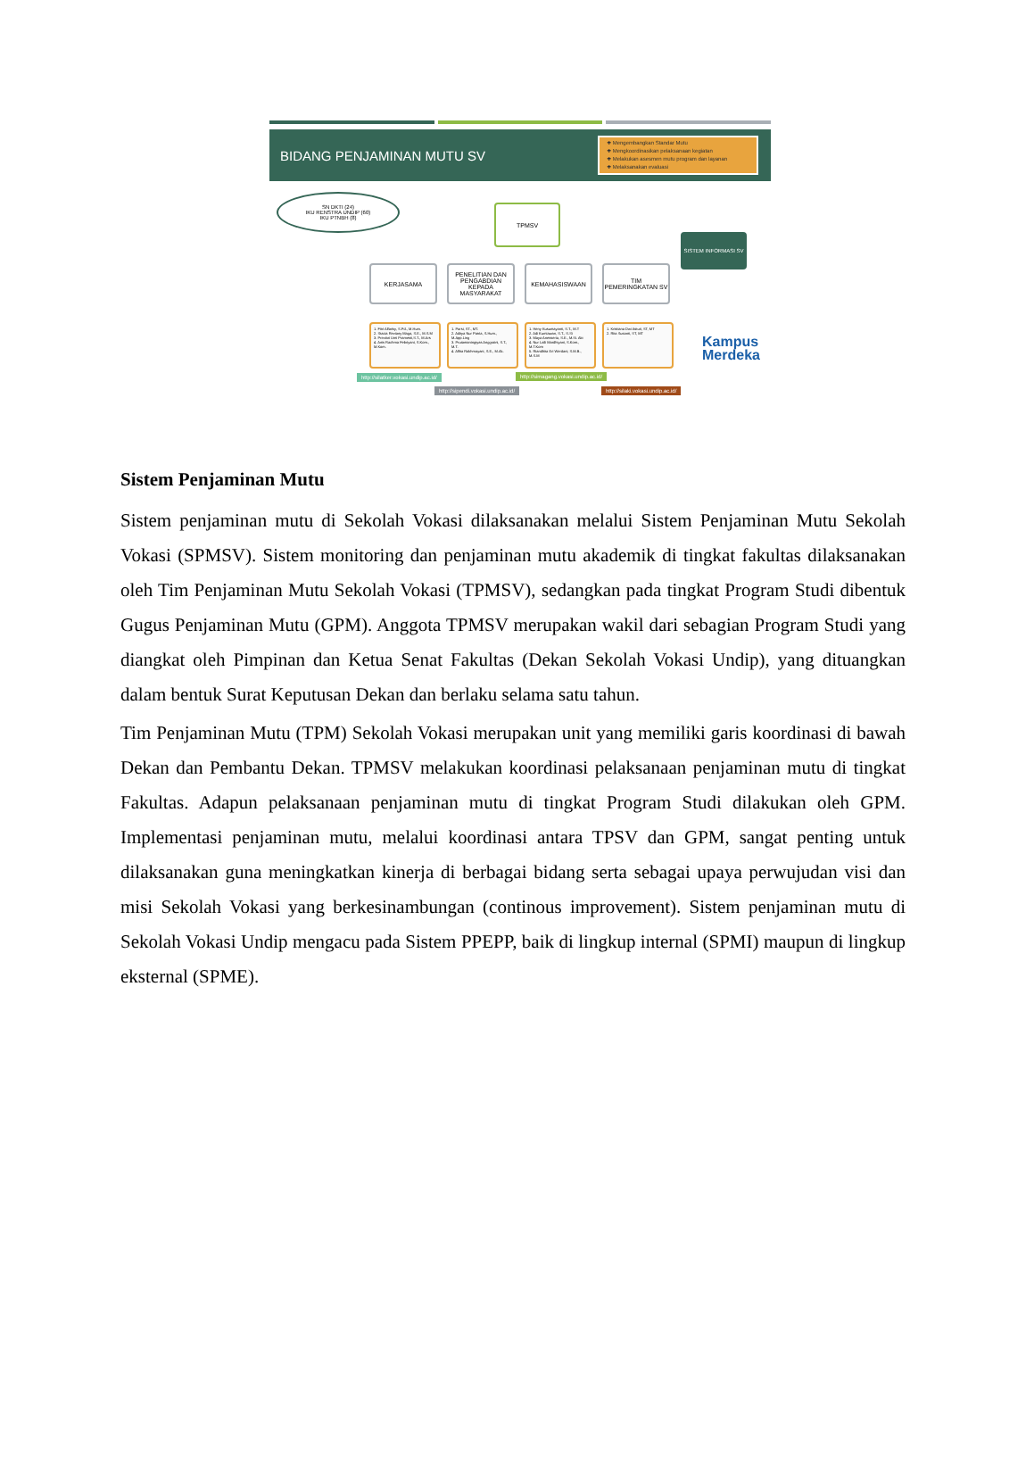BIDANG PENJAMINAN MUTU SV
❖ Mengembangkan Standar Mutu
❖ Mengkoordinasikan pelaksanaan kegiatan
❖ Melakukan asesmen mutu program dan layanan
❖ Melaksanakan evaluasi
SN DKTI (24)
IKU RENSTRA UNDIP (60)
IKU PTNBH (8)
TPMSV
SISTEM INFORMASI SV
KERJASAMA
PENELITIAN DAN PENGABDIAN KEPADA MASYARAKAT
KEMAHASISWAAN
TIM PEMERINGKATAN SV
1. Fitri Alfarisy, S.Pd., M.Hum.
2. Stacia Reviany Maga, S.E., M.S.M
3. Previari Umi Pramesti,S.T., M.Ars
4. Anis Rachma Febriyani, S.Kom., M.Kom.
1. Parsi, ST., MT.
2. Aditya Nur Patria, S.Hum., M.App.Ling
3. Prutamaningtyas Anggraini, S.T., M.T.
4. Alfita Rakhmayani, S.E., M.Ak.
1. Heny Kusumayanti, S.T., M.T
2. Adi Kurniawan, S.T., S.Si
3. Maya Anesseria, S.E., M.Si. Akt
4. Nur Laili Mardhiyani, S.Kom., M.T.Kom
5. Riandhita Eri Werdani, S.M.B., M.S.M
1. Kristiana Dwi Astuti, ST, MT
2. Rita Susanti, ST, MT
http://silatker.vokasi.undip.ac.id/
http://simagang.vokasi.undip.ac.id/
http://sipendi.vokasi.undip.ac.id/
http://silaki.vokasi.undip.ac.id/
Kampus
Merdeka
Sistem Penjaminan Mutu
Sistem penjaminan mutu di Sekolah Vokasi dilaksanakan melalui Sistem Penjaminan Mutu Sekolah Vokasi (SPMSV). Sistem monitoring dan penjaminan mutu akademik di tingkat fakultas dilaksanakan oleh Tim Penjaminan Mutu Sekolah Vokasi (TPMSV), sedangkan pada tingkat Program Studi dibentuk Gugus Penjaminan Mutu (GPM). Anggota TPMSV merupakan wakil dari sebagian Program Studi yang diangkat oleh Pimpinan dan Ketua Senat Fakultas (Dekan Sekolah Vokasi Undip), yang dituangkan dalam bentuk Surat Keputusan Dekan dan berlaku selama satu tahun.
Tim Penjaminan Mutu (TPM) Sekolah Vokasi merupakan unit yang memiliki garis koordinasi di bawah Dekan dan Pembantu Dekan. TPMSV melakukan koordinasi pelaksanaan penjaminan mutu di tingkat Fakultas. Adapun pelaksanaan penjaminan mutu di tingkat Program Studi dilakukan oleh GPM. Implementasi penjaminan mutu, melalui koordinasi antara TPSV dan GPM, sangat penting untuk dilaksanakan guna meningkatkan kinerja di berbagai bidang serta sebagai upaya perwujudan visi dan misi Sekolah Vokasi yang berkesinambungan (continous improvement). Sistem penjaminan mutu di Sekolah Vokasi Undip mengacu pada Sistem PPEPP, baik di lingkup internal (SPMI) maupun di lingkup eksternal (SPME).